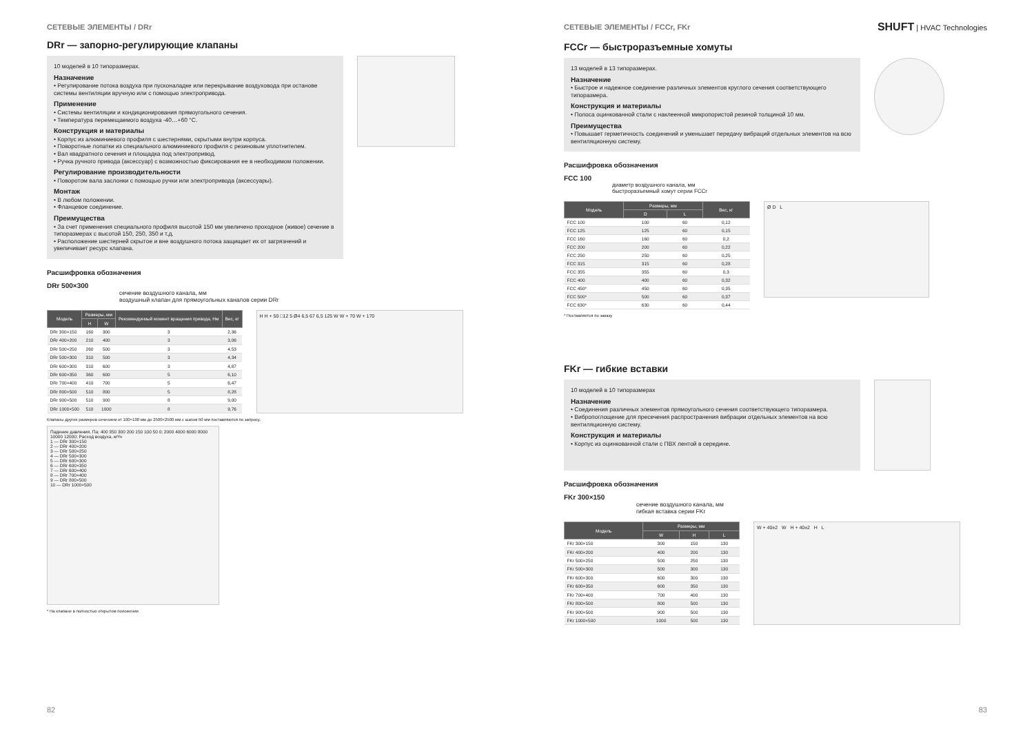СЕТЕВЫЕ ЭЛЕМЕНТЫ / DRr
DRr — запорно-регулирующие клапаны
10 моделей в 10 типоразмерах.
Назначение
• Регулирование потока воздуха при пусконаладке или перекрывание воздуховода при останове системы вентиляции вручную или с помощью электропривода.
Применение
• Системы вентиляции и кондиционирования прямоугольного сечения.
• Температура перемещаемого воздуха -40…+60 °C.
Конструкция и материалы
• Корпус из алюминиевого профиля с шестернями, скрытыми внутри корпуса.
• Поворотные лопатки из специального алюминиевого профиля с резиновым уплотнителем.
• Вал квадратного сечения и площадка под электропривод.
• Ручка ручного привода (аксессуар) с возможностью фиксирования ее в необходимом положении.
Регулирование производительности
• Поворотом вала заслонки с помощью ручки или электропривода (аксессуары).
Монтаж
• В любом положении.
• Фланцевое соединение.
Преимущества
• За счет применения специального профиля высотой 150 мм увеличено проходное (живое) сечение в типоразмерах с высотой 150, 250, 350 и т.д.
• Расположение шестерней скрытое и вне воздушного потока защищает их от загрязнений и увеличивает ресурс клапана.
Расшифровка обозначения
DRr 500×300
сечение воздушного канала, мм
воздушный клапан для прямоугольных каналов серии DRr
| Модель | Размеры, мм | | Рекомендуемый момент вращения привода, Нм | Вес, кг |
| --- | --- | --- | --- | --- |
| | H | W | | |
| DRr 300×150 | 160 | 300 | 3 | 2,36 |
| DRr 400×200 | 210 | 400 | 3 | 3,06 |
| DRr 500×250 | 260 | 500 | 3 | 4,53 |
| DRr 500×300 | 310 | 500 | 3 | 4,34 |
| DRr 600×300 | 310 | 600 | 3 | 4,87 |
| DRr 600×350 | 360 | 600 | 5 | 6,10 |
| DRr 700×400 | 410 | 700 | 5 | 6,47 |
| DRr 800×500 | 510 | 800 | 5 | 8,28 |
| DRr 900×500 | 510 | 900 | 8 | 9,00 |
| DRr 1000×500 | 510 | 1000 | 8 | 9,76 |
H H + 50 □12 5 Ø4 6,5 67 6,5 125 W W + 70 W + 170
Клапаны других размеров сечением от 100×100 мм до 2500×2500 мм с шагом 50 мм поставляются по запросу.
Падение давления, Па; 400 350 300 200 150 100 50 0; 2000 4000 6000 8000 10000 12000; Расход воздуха, м³/ч
1 — DRr 300×150
2 — DRr 400×200
3 — DRr 500×250
4 — DRr 500×300
5 — DRr 600×300
6 — DRr 600×350
7 — DRr 600×400
8 — DRr 700×400
9 — DRr 800×500
10 — DRr 1000×500
* На клапане в полностью открытом положении
82
СЕТЕВЫЕ ЭЛЕМЕНТЫ / FCCr, FKr
SHUFT | HVAC Technologies
FCCr — быстроразъемные хомуты
13 моделей в 13 типоразмерах.
Назначение
• Быстрое и надежное соединение различных элементов круглого сечения соответствующего типоразмера.
Конструкция и материалы
• Полоса оцинкованной стали с наклеенной микропористой резиной толщиной 10 мм.
Преимущества
• Повышает герметичность соединений и уменьшает передачу вибраций отдельных элементов на всю вентиляционную систему.
Расшифровка обозначения
FCC 100
диаметр воздушного канала, мм
быстроразъемный хомут серии FCCr
| Модель | Размеры, мм | | Вес, кг |
| --- | --- | --- | --- |
| | D | L | |
| FCC 100 | 100 | 60 | 0,12 |
| FCC 125 | 125 | 60 | 0,15 |
| FCC 160 | 160 | 60 | 0,2 |
| FCC 200 | 200 | 60 | 0,22 |
| FCC 250 | 250 | 60 | 0,25 |
| FCC 315 | 315 | 60 | 0,28 |
| FCC 355 | 355 | 60 | 0,3 |
| FCC 400 | 400 | 60 | 0,32 |
| FCC 450* | 450 | 60 | 0,35 |
| FCC 500* | 500 | 60 | 0,37 |
| FCC 630* | 630 | 60 | 0,44 |
* Поставляется по заказу
Ø D L
FKr — гибкие вставки
10 моделей в 10 типоразмерах
Назначение
• Соединения различных элементов прямоугольного сечения соответствующего типоразмера.
• Вибропоглощение для пресечения распространения вибрации отдельных элементов на всю вентиляционную систему.
Конструкция и материалы
• Корпус из оцинкованной стали с ПВХ лентой в середине.
Расшифровка обозначения
FKr 300×150
сечение воздушного канала, мм
гибкая вставка серии FKr
| Модель | Размеры, мм | | |
| --- | --- | --- | --- |
| | W | H | L |
| FKr 300×150 | 300 | 150 | 130 |
| FKr 400×200 | 400 | 200 | 130 |
| FKr 500×250 | 500 | 250 | 130 |
| FKr 500×300 | 500 | 300 | 130 |
| FKr 600×300 | 600 | 300 | 130 |
| FKr 600×350 | 600 | 350 | 130 |
| FKr 700×400 | 700 | 400 | 130 |
| FKr 800×500 | 800 | 500 | 130 |
| FKr 900×500 | 900 | 500 | 130 |
| FKr 1000×500 | 1000 | 500 | 130 |
W + 40±2 W H + 40±2 H L
83